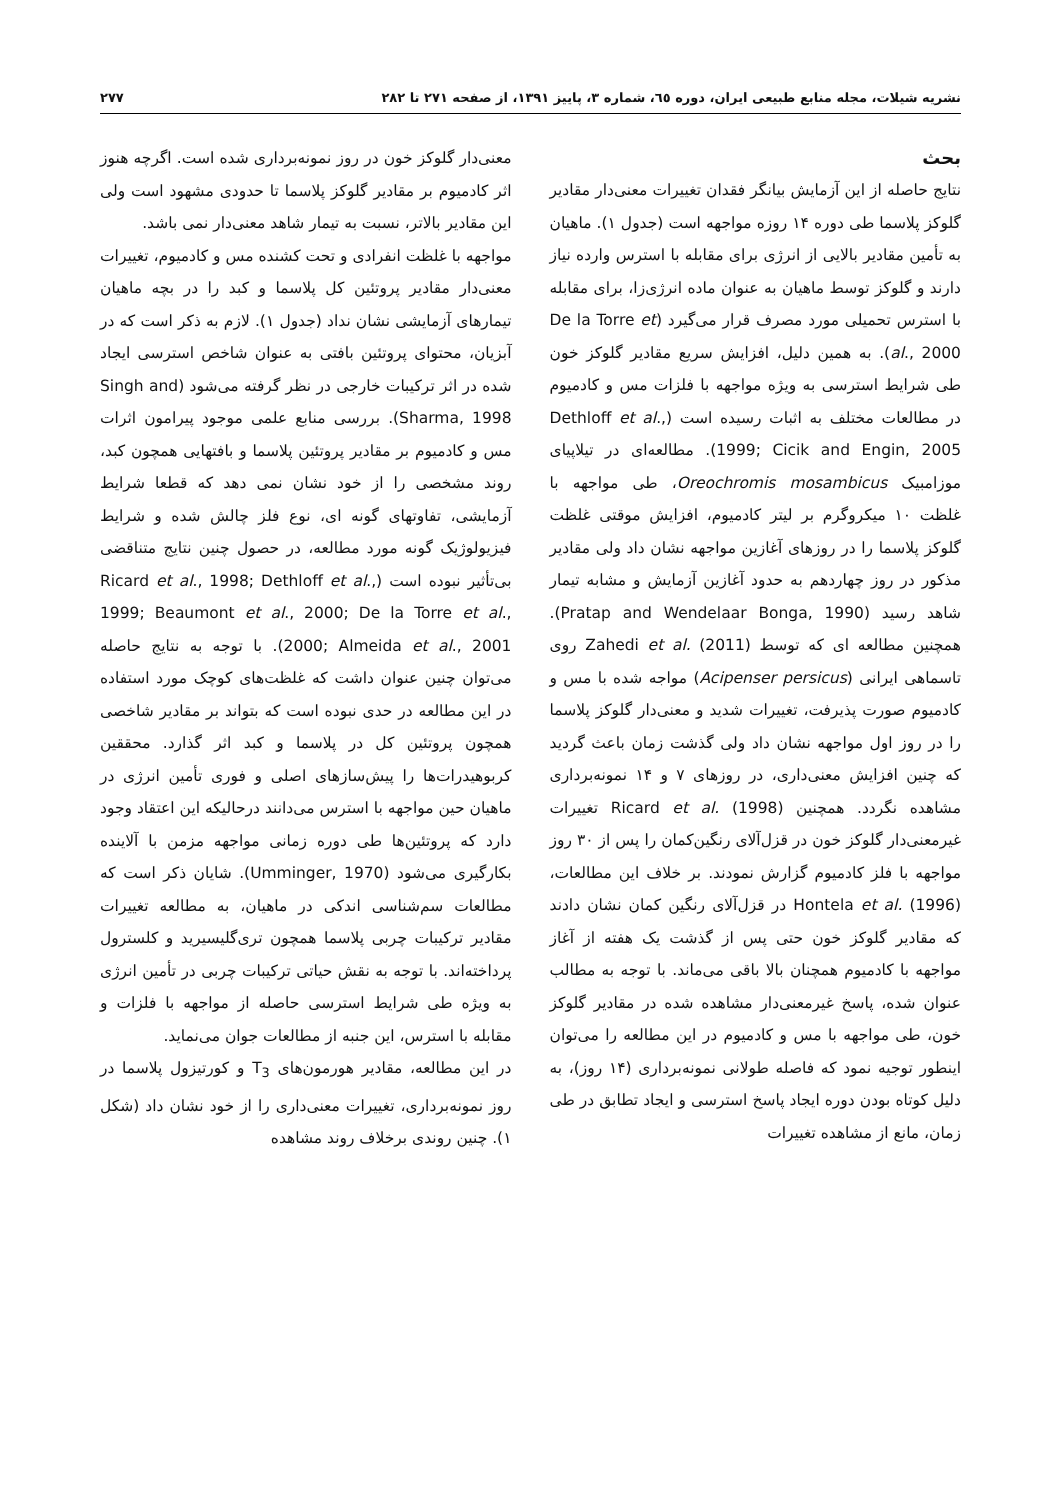نشریه شیلات، مجله منابع طبیعی ایران، دوره ٦٥، شماره ٣، پاییز ١٣٩١، از صفحه ٢٧١ تا ٢٨٢ ٢٧٧
بحث
نتایج حاصله از این آزمایش بیانگر فقدان تغییرات معنی‌دار مقادیر گلوکز پلاسما طی دوره ١۴ روزه مواجهه است (جدول ١). ماهیان به تأمین مقادیر بالایی از انرژی برای مقابله با استرس وارده نیاز دارند و گلوکز توسط ماهیان به عنوان ماده انرژی‌زا، برای مقابله با استرس تحمیلی مورد مصرف قرار می‌گیرد (De la Torre et al., 2000). به همین دلیل، افزایش سریع مقادیر گلوکز خون طی شرایط استرسی به ویژه مواجهه با فلزات مس و کادمیوم در مطالعات مختلف به اثبات رسیده است (Dethloff et al., 1999; Cicik and Engin, 2005). مطالعه‌ای در تیلاپیای موزامبیک Oreochromis mosambicus، طی مواجهه با غلظت ١٠ میکروگرم بر لیتر کادمیوم، افزایش موقتی غلظت گلوکز پلاسما را در روزهای آغازین مواجهه نشان داد ولی مقادیر مذکور در روز چهاردهم به حدود آغازین آزمایش و مشابه تیمار شاهد رسید (Pratap and Wendelaar Bonga, 1990). همچنین مطالعه ای که توسط Zahedi et al. (2011) روی تاسماهی ایرانی (Acipenser persicus) مواجه شده با مس و کادمیوم صورت پذیرفت، تغییرات شدید و معنی‌دار گلوکز پلاسما را در روز اول مواجهه نشان داد ولی گذشت زمان باعث گردید که چنین افزایش معنی‌داری، در روزهای ٧ و ١۴ نمونه‌برداری مشاهده نگردد. همچنین Ricard et al. (1998) تغییرات غیرمعنی‌دار گلوکز خون در قزل‌آلای رنگین‌کمان را پس از ٣٠ روز مواجهه با فلز کادمیوم گزارش نمودند. بر خلاف این مطالعات، Hontela et al. (1996) در قزل‌آلای رنگین کمان نشان دادند که مقادیر گلوکز خون حتی پس از گذشت یک هفته از آغاز مواجهه با کادمیوم همچنان بالا باقی می‌ماند. با توجه به مطالب عنوان شده، پاسخ غیرمعنی‌دار مشاهده شده در مقادیر گلوکز خون، طی مواجهه با مس و کادمیوم در این مطالعه را می‌توان اینطور توجیه نمود که فاصله طولانی نمونه‌برداری (١۴ روز)، به دلیل کوتاه بودن دوره ایجاد پاسخ استرسی و ایجاد تطابق در طی زمان، مانع از مشاهده تغییرات
معنی‌دار گلوکز خون در روز نمونه‌برداری شده است. اگرچه هنوز اثر کادمیوم بر مقادیر گلوکز پلاسما تا حدودی مشهود است ولی این مقادیر بالاتر، نسبت به تیمار شاهد معنی‌دار نمی باشد.
مواجهه با غلظت انفرادی و تحت کشنده مس و کادمیوم، تغییرات معنی‌دار مقادیر پروتئین کل پلاسما و کبد را در بچه ماهیان تیمارهای آزمایشی نشان نداد (جدول ١). لازم به ذکر است که در آبزیان، محتوای پروتئین بافتی به عنوان شاخص استرسی ایجاد شده در اثر ترکیبات خارجی در نظر گرفته می‌شود (Singh and Sharma, 1998). بررسی منابع علمی موجود پیرامون اثرات مس و کادمیوم بر مقادیر پروتئین پلاسما و بافتهایی همچون کبد، روند مشخصی را از خود نشان نمی دهد که قطعا شرایط آزمایشی، تفاوتهای گونه ای، نوع فلز چالش شده و شرایط فیزیولوژیک گونه مورد مطالعه، در حصول چنین نتایج متناقضی بی‌تأثیر نبوده است (Ricard et al., 1998; Dethloff et al., 1999; Beaumont et al., 2000; De la Torre et al., 2000; Almeida et al., 2001). با توجه به نتایج حاصله می‌توان چنین عنوان داشت که غلظت‌های کوچک مورد استفاده در این مطالعه در حدی نبوده است که بتواند بر مقادیر شاخصی همچون پروتئین کل در پلاسما و کبد اثر گذارد. محققین کربوهیدرات‌ها را پیش‌سازهای اصلی و فوری تأمین انرژی در ماهیان حین مواجهه با استرس می‌دانند درحالیکه این اعتقاد وجود دارد که پروتئین‌ها طی دوره زمانی مواجهه مزمن با آلاینده بکارگیری می‌شود (Umminger, 1970). شایان ذکر است که مطالعات سم‌شناسی اندکی در ماهیان، به مطالعه تغییرات مقادیر ترکیبات چربی پلاسما همچون تری‌گلیسیرید و کلسترول پرداخته‌اند. با توجه به نقش حیاتی ترکیبات چربی در تأمین انرژی به ویژه طی شرایط استرسی حاصله از مواجهه با فلزات و مقابله با استرس، این جنبه از مطالعات جوان می‌نماید.
در این مطالعه، مقادیر هورمون‌های T<sub>3</sub> و کورتیزول پلاسما در روز نمونه‌برداری، تغییرات معنی‌داری را از خود نشان داد (شکل ١). چنین روندی برخلاف روند مشاهده